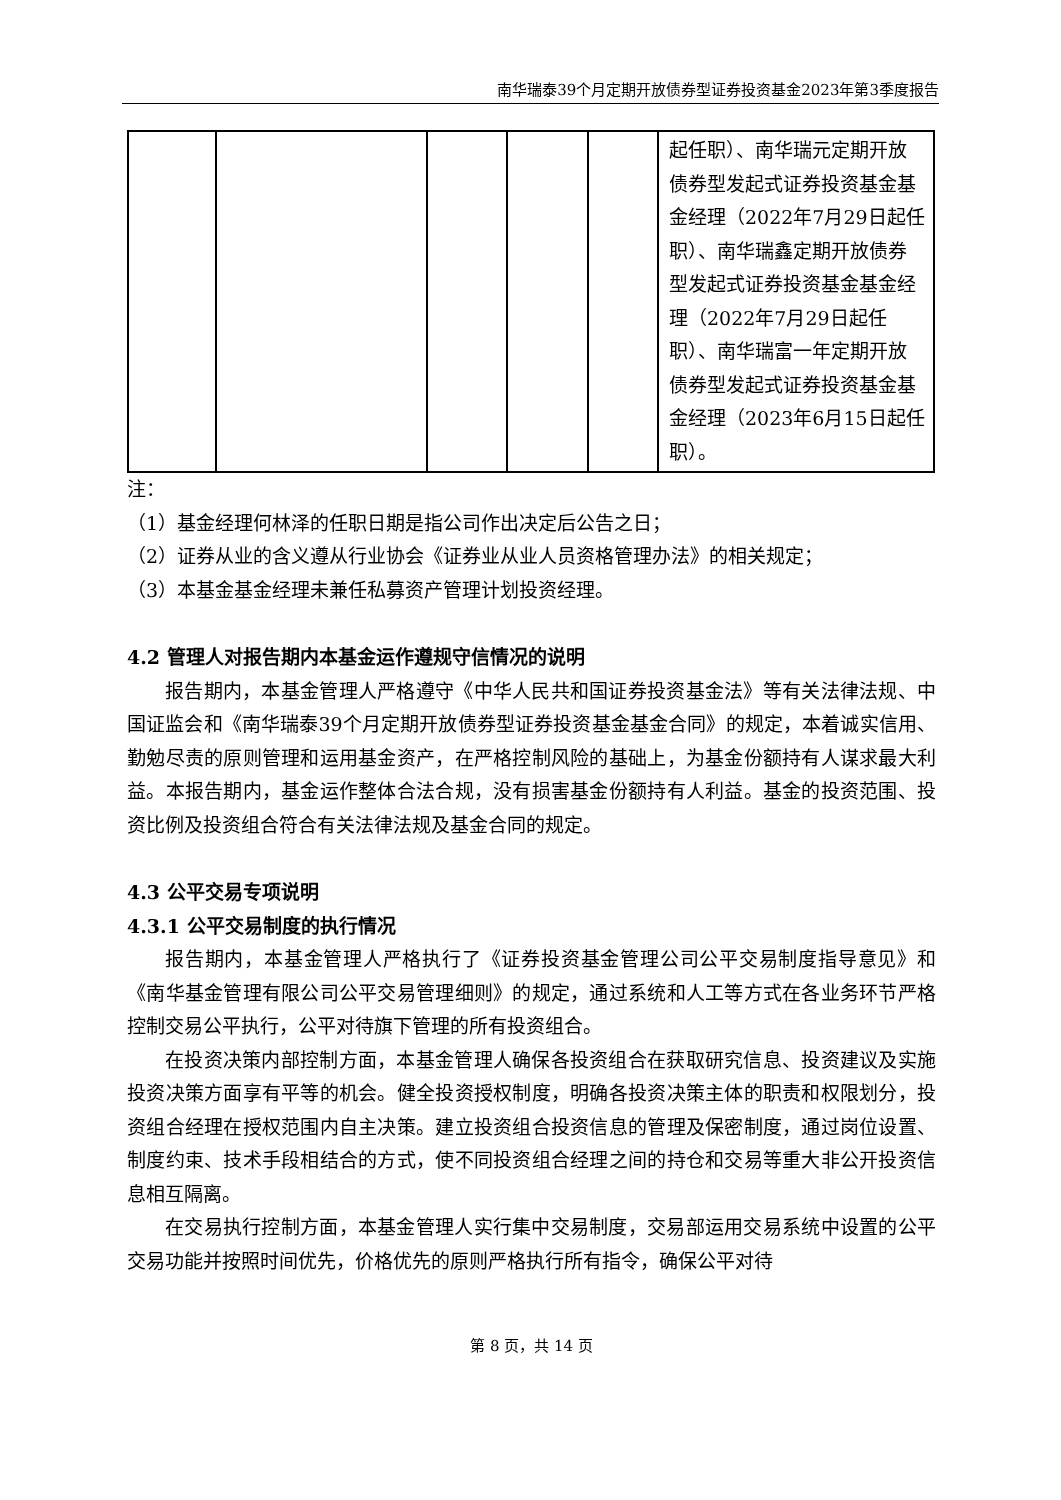南华瑞泰39个月定期开放债券型证券投资基金2023年第3季度报告
| | | | | | 起任职）、南华瑞元定期开放债券型发起式证券投资基金基金经理（2022年7月29日起任职）、南华瑞鑫定期开放债券型发起式证券投资基金基金经理（2022年7月29日起任职）、南华瑞富一年定期开放债券型发起式证券投资基金基金经理（2023年6月15日起任职）。 |
注：
（1）基金经理何林泽的任职日期是指公司作出决定后公告之日；
（2）证券从业的含义遵从行业协会《证券业从业人员资格管理办法》的相关规定；
（3）本基金基金经理未兼任私募资产管理计划投资经理。
4.2 管理人对报告期内本基金运作遵规守信情况的说明
报告期内，本基金管理人严格遵守《中华人民共和国证券投资基金法》等有关法律法规、中国证监会和《南华瑞泰39个月定期开放债券型证券投资基金基金合同》的规定，本着诚实信用、勤勉尽责的原则管理和运用基金资产，在严格控制风险的基础上，为基金份额持有人谋求最大利益。本报告期内，基金运作整体合法合规，没有损害基金份额持有人利益。基金的投资范围、投资比例及投资组合符合有关法律法规及基金合同的规定。
4.3 公平交易专项说明
4.3.1 公平交易制度的执行情况
报告期内，本基金管理人严格执行了《证券投资基金管理公司公平交易制度指导意见》和《南华基金管理有限公司公平交易管理细则》的规定，通过系统和人工等方式在各业务环节严格控制交易公平执行，公平对待旗下管理的所有投资组合。
在投资决策内部控制方面，本基金管理人确保各投资组合在获取研究信息、投资建议及实施投资决策方面享有平等的机会。健全投资授权制度，明确各投资决策主体的职责和权限划分，投资组合经理在授权范围内自主决策。建立投资组合投资信息的管理及保密制度，通过岗位设置、制度约束、技术手段相结合的方式，使不同投资组合经理之间的持仓和交易等重大非公开投资信息相互隔离。
在交易执行控制方面，本基金管理人实行集中交易制度，交易部运用交易系统中设置的公平交易功能并按照时间优先，价格优先的原则严格执行所有指令，确保公平对待
第 8 页，共 14 页